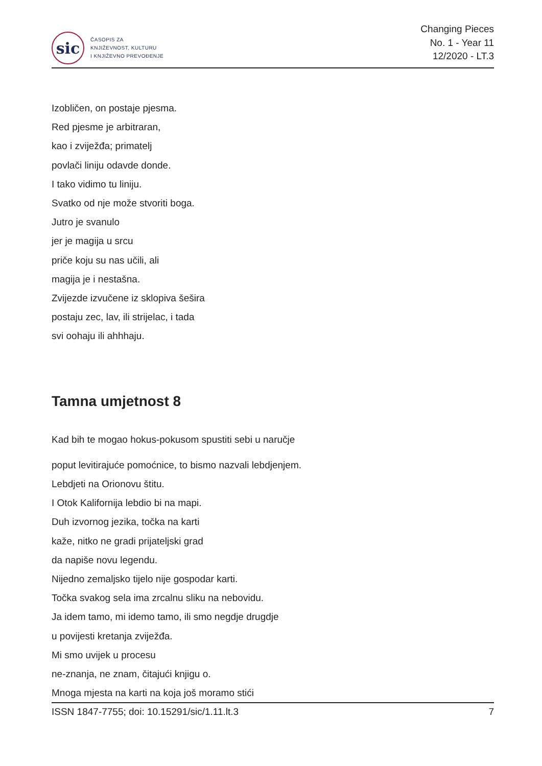sic
ČASOPIS ZA
KNJIŽEVNOST, KULTURU
I KNJIŽEVNO PREVOĐENJE
Changing Pieces
No. 1 - Year 11
12/2020 - LT.3
Izobličen, on postaje pjesma.
Red pjesme je arbitraran,
kao i zviježđa; primatelj
povlači liniju odavde donde.
I tako vidimo tu liniju.
Svatko od nje može stvoriti boga.
Jutro je svanulo
jer je magija u srcu
priče koju su nas učili, ali
magija je i nestašna.
Zvijezde izvučene iz sklopiva šešira
postaju zec, lav, ili strijelac, i tada
svi oohaju ili ahhhaju.
Tamna umjetnost 8
Kad bih te mogao hokus-pokusom spustiti sebi u naručje
poput levitirajuće pomoćnice, to bismo nazvali lebdjenjem.
Lebdjeti na Orionovu štitu.
I Otok Kalifornija lebdio bi na mapi.
Duh izvornog jezika, točka na karti
kaže, nitko ne gradi prijateljski grad
da napiše novu legendu.
Nijedno zemaljsko tijelo nije gospodar karti.
Točka svakog sela ima zrcalnu sliku na nebovidu.
Ja idem tamo, mi idemo tamo, ili smo negdje drugdje
u povijesti kretanja zviježđa.
Mi smo uvijek u procesu
ne-znanja, ne znam, čitajući knjigu o.
Mnoga mjesta na karti na koja još moramo stići
ISSN 1847-7755; doi: 10.15291/sic/1.11.lt.3 7